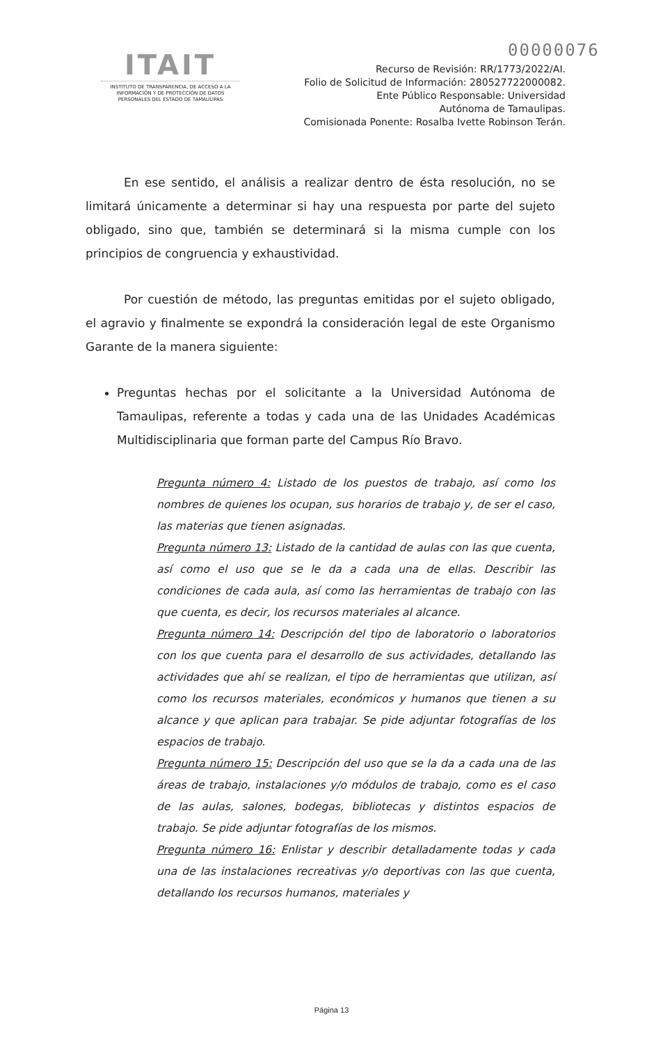00000076
ITAIT
INSTITUTO DE TRANSPARENCIA, DE ACCESO A LA INFORMACIÓN Y DE PROTECCIÓN DE DATOS PERSONALES DEL ESTADO DE TAMAULIPAS
Recurso de Revisión: RR/1773/2022/AI.
Folio de Solicitud de Información: 280527722000082.
Ente Público Responsable: Universidad
Autónoma de Tamaulipas.
Comisionada Ponente: Rosalba Ivette Robinson Terán.
En ese sentido, el análisis a realizar dentro de ésta resolución, no se limitará únicamente a determinar si hay una respuesta por parte del sujeto obligado, sino que, también se determinará si la misma cumple con los principios de congruencia y exhaustividad.
Por cuestión de método, las preguntas emitidas por el sujeto obligado, el agravio y finalmente se expondrá la consideración legal de este Organismo Garante de la manera siguiente:
Preguntas hechas por el solicitante a la Universidad Autónoma de Tamaulipas, referente a todas y cada una de las Unidades Académicas Multidisciplinaria que forman parte del Campus Río Bravo.
Pregunta número 4: Listado de los puestos de trabajo, así como los nombres de quienes los ocupan, sus horarios de trabajo y, de ser el caso, las materias que tienen asignadas.
Pregunta número 13: Listado de la cantidad de aulas con las que cuenta, así como el uso que se le da a cada una de ellas. Describir las condiciones de cada aula, así como las herramientas de trabajo con las que cuenta, es decir, los recursos materiales al alcance.
Pregunta número 14: Descripción del tipo de laboratorio o laboratorios con los que cuenta para el desarrollo de sus actividades, detallando las actividades que ahí se realizan, el tipo de herramientas que utilizan, así como los recursos materiales, económicos y humanos que tienen a su alcance y que aplican para trabajar. Se pide adjuntar fotografías de los espacios de trabajo.
Pregunta número 15: Descripción del uso que se la da a cada una de las áreas de trabajo, instalaciones y/o módulos de trabajo, como es el caso de las aulas, salones, bodegas, bibliotecas y distintos espacios de trabajo. Se pide adjuntar fotografías de los mismos.
Pregunta número 16: Enlistar y describir detalladamente todas y cada una de las instalaciones recreativas y/o deportivas con las que cuenta, detallando los recursos humanos, materiales y
Página 13